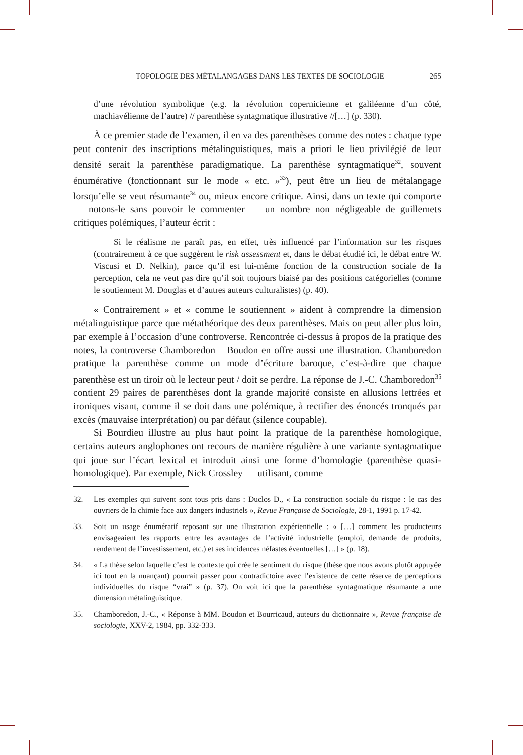TOPOLOGIE DES MÉTALANGAGES DANS LES TEXTES DE SOCIOLOGIE 265
d’une révolution symbolique (e.g. la révolution copernicienne et galiléenne d’un côté, machiavélienne de l’autre) // parenthèse syntagmatique illustrative //[…] (p. 330).
À ce premier stade de l’examen, il en va des parenthèses comme des notes : chaque type peut contenir des inscriptions métalinguistiques, mais a priori le lieu privilégié de leur densité serait la parenthèse paradigmatique. La parenthèse syntagmatique<sup>32</sup>, souvent énumérative (fonctionnant sur le mode « etc. »<sup>33</sup>), peut être un lieu de métalangage lorsqu’elle se veut résumante<sup>34</sup> ou, mieux encore critique. Ainsi, dans un texte qui comporte — notons-le sans pouvoir le commenter — un nombre non négligeable de guillemets critiques polémiques, l’auteur écrit :
Si le réalisme ne paraît pas, en effet, très influencé par l’information sur les risques (contrairement à ce que suggèrent le risk assessment et, dans le débat étudié ici, le débat entre W. Viscusi et D. Nelkin), parce qu’il est lui-même fonction de la construction sociale de la perception, cela ne veut pas dire qu’il soit toujours biaisé par des positions catégorielles (comme le soutiennent M. Douglas et d’autres auteurs culturalistes) (p. 40).
« Contrairement » et « comme le soutiennent » aident à comprendre la dimension métalinguistique parce que métathéorique des deux parenthèses. Mais on peut aller plus loin, par exemple à l’occasion d’une controverse. Rencontrée ci-dessus à propos de la pratique des notes, la controverse Chamboredon – Boudon en offre aussi une illustration. Chamboredon pratique la parenthèse comme un mode d’écriture baroque, c’est-à-dire que chaque parenthèse est un tiroir où le lecteur peut / doit se perdre. La réponse de J.-C. Chamboredon<sup>35</sup> contient 29 paires de parenthèses dont la grande majorité consiste en allusions lettrées et ironiques visant, comme il se doit dans une polémique, à rectifier des énoncés tronqués par excès (mauvaise interprétation) ou par défaut (silence coupable).
Si Bourdieu illustre au plus haut point la pratique de la parenthèse homologique, certains auteurs anglophones ont recours de manière régulière à une variante syntagmatique qui joue sur l’écart lexical et introduit ainsi une forme d’homologie (parenthèse quasi-homologique). Par exemple, Nick Crossley — utilisant, comme
32. Les exemples qui suivent sont tous pris dans : Duclos D., « La construction sociale du risque : le cas des ouvriers de la chimie face aux dangers industriels », Revue Française de Sociologie, 28-1, 1991 p. 17-42.
33. Soit un usage énumératif reposant sur une illustration expérientielle : « […] comment les producteurs envisageaient les rapports entre les avantages de l’activité industrielle (emploi, demande de produits, rendement de l’investissement, etc.) et ses incidences néfastes éventuelles […] » (p. 18).
34. « La thèse selon laquelle c’est le contexte qui crée le sentiment du risque (thèse que nous avons plutôt appuyée ici tout en la nuançant) pourrait passer pour contradictoire avec l’existence de cette réserve de perceptions individuelles du risque “vrai” » (p. 37). On voit ici que la parenthèse syntagmatique résumante a une dimension métalinguistique.
35. Chamboredon, J.-C., « Réponse à MM. Boudon et Bourricaud, auteurs du dictionnaire », Revue française de sociologie, XXV-2, 1984, pp. 332-333.